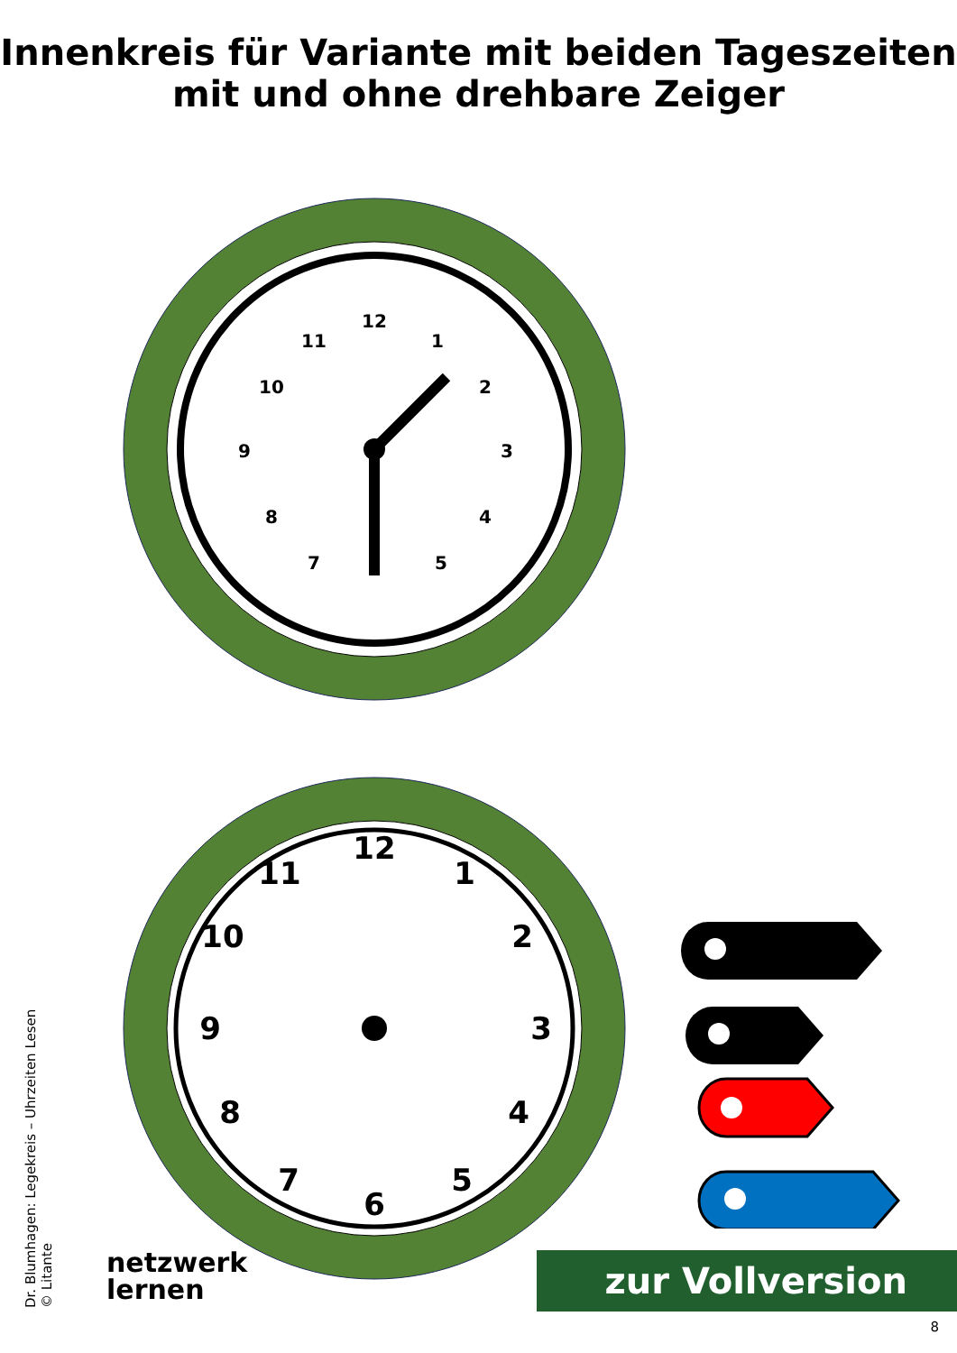Innenkreis für Variante mit beiden Tageszeiten
mit und ohne drehbare Zeiger
12
1
2
3
4
5
7
8
9
10
11
12
1
2
3
4
5
6
7
8
9
10
11
Dr. Blumhagen: Legekreis – Uhrzeiten Lesen
© Litante
netzwerk
lernen
zur Vollversion
8